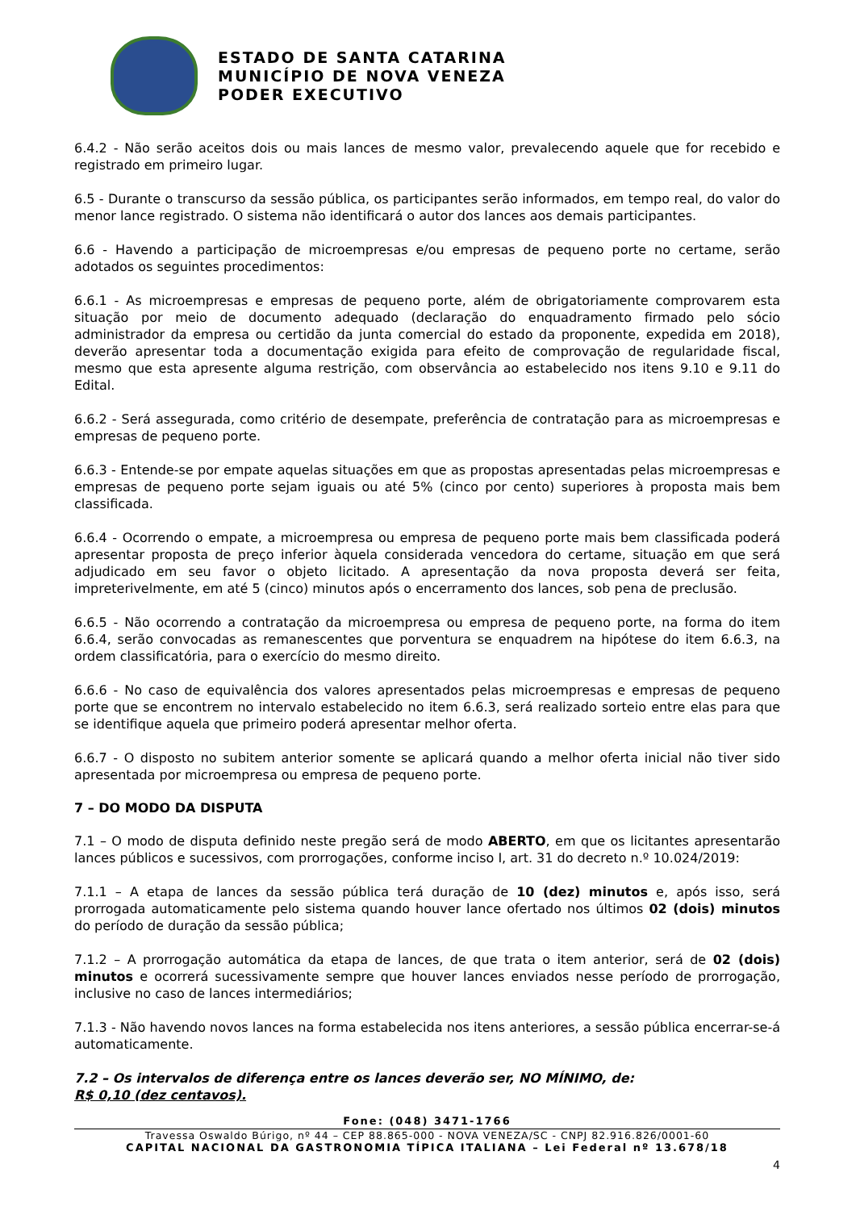ESTADO DE SANTA CATARINA
MUNICÍPIO DE NOVA VENEZA
PODER EXECUTIVO
6.4.2 - Não serão aceitos dois ou mais lances de mesmo valor, prevalecendo aquele que for recebido e registrado em primeiro lugar.
6.5 - Durante o transcurso da sessão pública, os participantes serão informados, em tempo real, do valor do menor lance registrado. O sistema não identificará o autor dos lances aos demais participantes.
6.6 - Havendo a participação de microempresas e/ou empresas de pequeno porte no certame, serão adotados os seguintes procedimentos:
6.6.1 - As microempresas e empresas de pequeno porte, além de obrigatoriamente comprovarem esta situação por meio de documento adequado (declaração do enquadramento firmado pelo sócio administrador da empresa ou certidão da junta comercial do estado da proponente, expedida em 2018), deverão apresentar toda a documentação exigida para efeito de comprovação de regularidade fiscal, mesmo que esta apresente alguma restrição, com observância ao estabelecido nos itens 9.10 e 9.11 do Edital.
6.6.2 - Será assegurada, como critério de desempate, preferência de contratação para as microempresas e empresas de pequeno porte.
6.6.3 - Entende-se por empate aquelas situações em que as propostas apresentadas pelas microempresas e empresas de pequeno porte sejam iguais ou até 5% (cinco por cento) superiores à proposta mais bem classificada.
6.6.4 - Ocorrendo o empate, a microempresa ou empresa de pequeno porte mais bem classificada poderá apresentar proposta de preço inferior àquela considerada vencedora do certame, situação em que será adjudicado em seu favor o objeto licitado. A apresentação da nova proposta deverá ser feita, impreterivelmente, em até 5 (cinco) minutos após o encerramento dos lances, sob pena de preclusão.
6.6.5 - Não ocorrendo a contratação da microempresa ou empresa de pequeno porte, na forma do item 6.6.4, serão convocadas as remanescentes que porventura se enquadrem na hipótese do item 6.6.3, na ordem classificatória, para o exercício do mesmo direito.
6.6.6 - No caso de equivalência dos valores apresentados pelas microempresas e empresas de pequeno porte que se encontrem no intervalo estabelecido no item 6.6.3, será realizado sorteio entre elas para que se identifique aquela que primeiro poderá apresentar melhor oferta.
6.6.7 - O disposto no subitem anterior somente se aplicará quando a melhor oferta inicial não tiver sido apresentada por microempresa ou empresa de pequeno porte.
7 – DO MODO DA DISPUTA
7.1 – O modo de disputa definido neste pregão será de modo ABERTO, em que os licitantes apresentarão lances públicos e sucessivos, com prorrogações, conforme inciso I, art. 31 do decreto n.º 10.024/2019:
7.1.1 – A etapa de lances da sessão pública terá duração de 10 (dez) minutos e, após isso, será prorrogada automaticamente pelo sistema quando houver lance ofertado nos últimos 02 (dois) minutos do período de duração da sessão pública;
7.1.2 – A prorrogação automática da etapa de lances, de que trata o item anterior, será de 02 (dois) minutos e ocorrerá sucessivamente sempre que houver lances enviados nesse período de prorrogação, inclusive no caso de lances intermediários;
7.1.3 - Não havendo novos lances na forma estabelecida nos itens anteriores, a sessão pública encerrar-se-á automaticamente.
7.2 – Os intervalos de diferença entre os lances deverão ser, NO MÍNIMO, de:
R$ 0,10 (dez centavos).
Fone: (048) 3471-1766
Travessa Oswaldo Búrigo, nº 44 – CEP 88.865-000 - NOVA VENEZA/SC - CNPJ 82.916.826/0001-60
CAPITAL NACIONAL DA GASTRONOMIA TÍPICA ITALIANA – Lei Federal nº 13.678/18
4